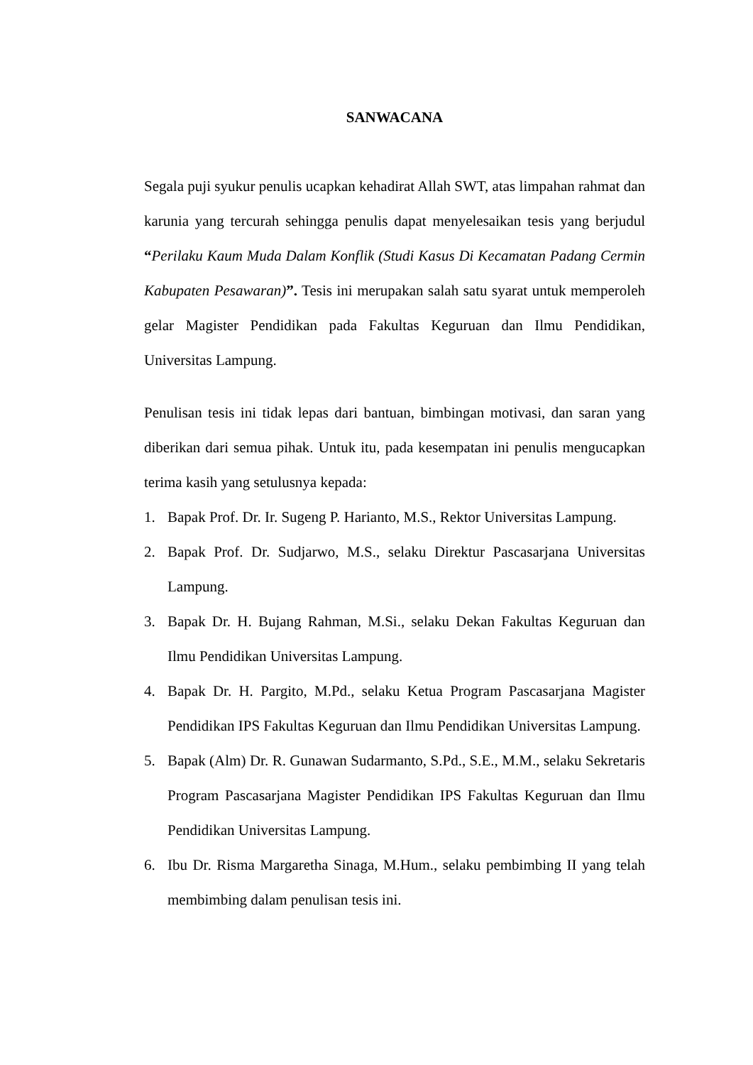SANWACANA
Segala puji syukur penulis ucapkan kehadirat Allah SWT, atas limpahan rahmat dan karunia yang tercurah sehingga penulis dapat menyelesaikan tesis yang berjudul “Perilaku Kaum Muda Dalam Konflik (Studi Kasus Di Kecamatan Padang Cermin Kabupaten Pesawaran)”. Tesis ini merupakan salah satu syarat untuk memperoleh gelar Magister Pendidikan pada Fakultas Keguruan dan Ilmu Pendidikan, Universitas Lampung.
Penulisan tesis ini tidak lepas dari bantuan, bimbingan motivasi, dan saran yang diberikan dari semua pihak. Untuk itu, pada kesempatan ini penulis mengucapkan terima kasih yang setulusnya kepada:
1. Bapak Prof. Dr. Ir. Sugeng P. Harianto, M.S., Rektor Universitas Lampung.
2. Bapak Prof. Dr. Sudjarwo, M.S., selaku Direktur Pascasarjana Universitas Lampung.
3. Bapak Dr. H. Bujang Rahman, M.Si., selaku Dekan Fakultas Keguruan dan Ilmu Pendidikan Universitas Lampung.
4. Bapak Dr. H. Pargito, M.Pd., selaku Ketua Program Pascasarjana Magister Pendidikan IPS Fakultas Keguruan dan Ilmu Pendidikan Universitas Lampung.
5. Bapak (Alm) Dr. R. Gunawan Sudarmanto, S.Pd., S.E., M.M., selaku Sekretaris Program Pascasarjana Magister Pendidikan IPS Fakultas Keguruan dan Ilmu Pendidikan Universitas Lampung.
6. Ibu Dr. Risma Margaretha Sinaga, M.Hum., selaku pembimbing II yang telah membimbing dalam penulisan tesis ini.